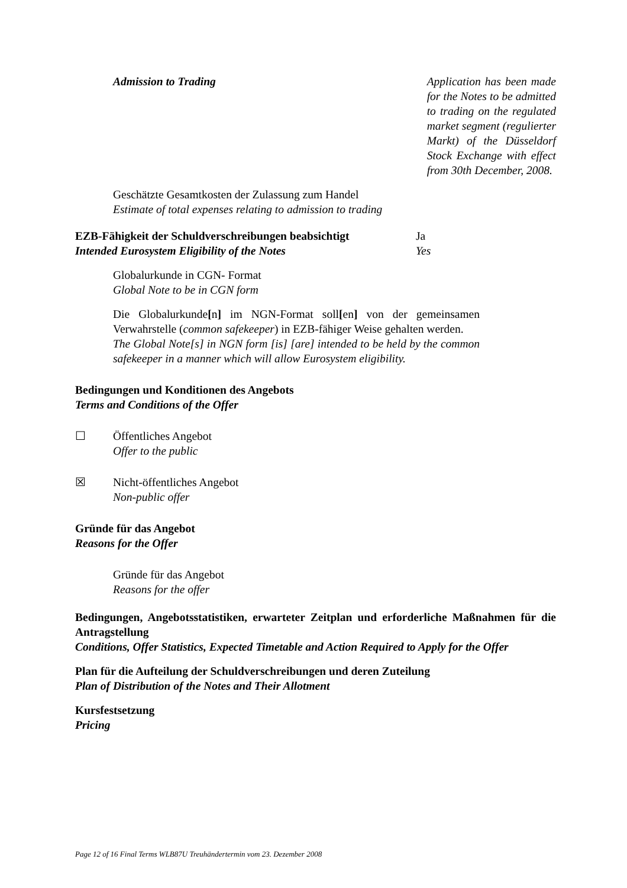Admission to Trading Application has been made for the Notes to be admitted to trading on the regulated market segment (regulierter Markt) of the Düsseldorf Stock Exchange with effect from 30th December, 2008.
Geschätzte Gesamtkosten der Zulassung zum Handel
Estimate of total expenses relating to admission to trading
EZB-Fähigkeit der Schuldverschreibungen beabsichtigt
Intended Eurosystem Eligibility of the Notes
Ja
Yes
Globalurkunde in CGN- Format
Global Note to be in CGN form
Die Globalurkunde[n] im NGN-Format soll[en] von der gemeinsamen Verwahrstelle (common safekeeper) in EZB-fähiger Weise gehalten werden.
The Global Note[s] in NGN form [is] [are] intended to be held by the common safekeeper in a manner which will allow Eurosystem eligibility.
Bedingungen und Konditionen des Angebots
Terms and Conditions of the Offer
☐ Öffentliches Angebot
Offer to the public
☒ Nicht-öffentliches Angebot
Non-public offer
Gründe für das Angebot
Reasons for the Offer
Gründe für das Angebot
Reasons for the offer
Bedingungen, Angebotsstatistiken, erwarteter Zeitplan und erforderliche Maßnahmen für die Antragstellung
Conditions, Offer Statistics, Expected Timetable and Action Required to Apply for the Offer
Plan für die Aufteilung der Schuldverschreibungen und deren Zuteilung
Plan of Distribution of the Notes and Their Allotment
Kursfestsetzung
Pricing
Page 12 of 16 Final Terms WLB87U Treuhändertermin vom 23. Dezember 2008